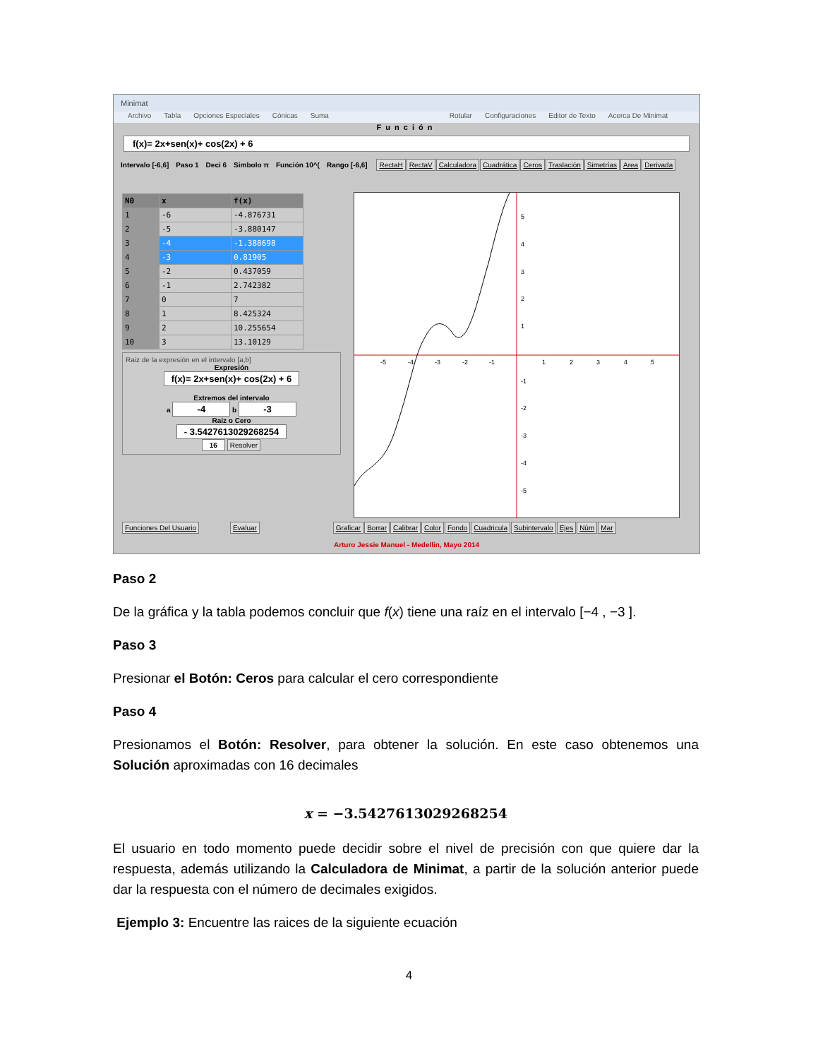Minimat
Archivo Tabla Opciones Especiales Cónicas Suma Rotular Configuraciones Editor de Texto Acerca De Minimat
Función
f(x)= 2x+sen(x)+ cos(2x) + 6
Intervalo [-6,6] Paso 1 Deci 6 Simbolo π Función 10^(Rango [-6,6] RectaH RectaV Calculadora Cuadrática Ceros Traslación Simetrías Area Derivada
| N0 | x | f(x) |
| --- | --- | --- |
| 1 | -6 | -4.876731 |
| 2 | -5 | -3.880147 |
| 3 | -4 | -1.388698 |
| 4 | -3 | 0.81905 |
| 5 | -2 | 0.437059 |
| 6 | -1 | 2.742382 |
| 7 | 0 | 7 |
| 8 | 1 | 8.425324 |
| 9 | 2 | 10.255654 |
| 10 | 3 | 13.10129 |
Raiz de la expresión en el intervalo [a,b]
Expresión
f(x)= 2x+sen(x)+ cos(2x) + 6
Extremos del intervalo
a -4 b -3
Raiz o Cero
- 3.5427613029268254
16 Resolver
-5
-4
-3
-2
-1
1
2
3
4
5
5
4
3
2
1
-1
-2
-3
-4
-5
Funciones Del Usuario Evaluar Graficar Borrar Calibrar Color Fondo Cuadricula Subintervalo Ejes Núm Mar
Arturo Jessie Manuel - Medellin, Mayo 2014
Paso 2
De la gráfica y la tabla podemos concluir que f(x) tiene una raíz en el intervalo [−4 , −3 ].
Paso 3
Presionar el Botón: Ceros para calcular el cero correspondiente
Paso 4
Presionamos el Botón: Resolver, para obtener la solución. En este caso obtenemos una Solución aproximadas con 16 decimales
x = −3.5427613029268254
El usuario en todo momento puede decidir sobre el nivel de precisión con que quiere dar la respuesta, además utilizando la Calculadora de Minimat, a partir de la solución anterior puede dar la respuesta con el número de decimales exigidos.
Ejemplo 3: Encuentre las raices de la siguiente ecuación
4